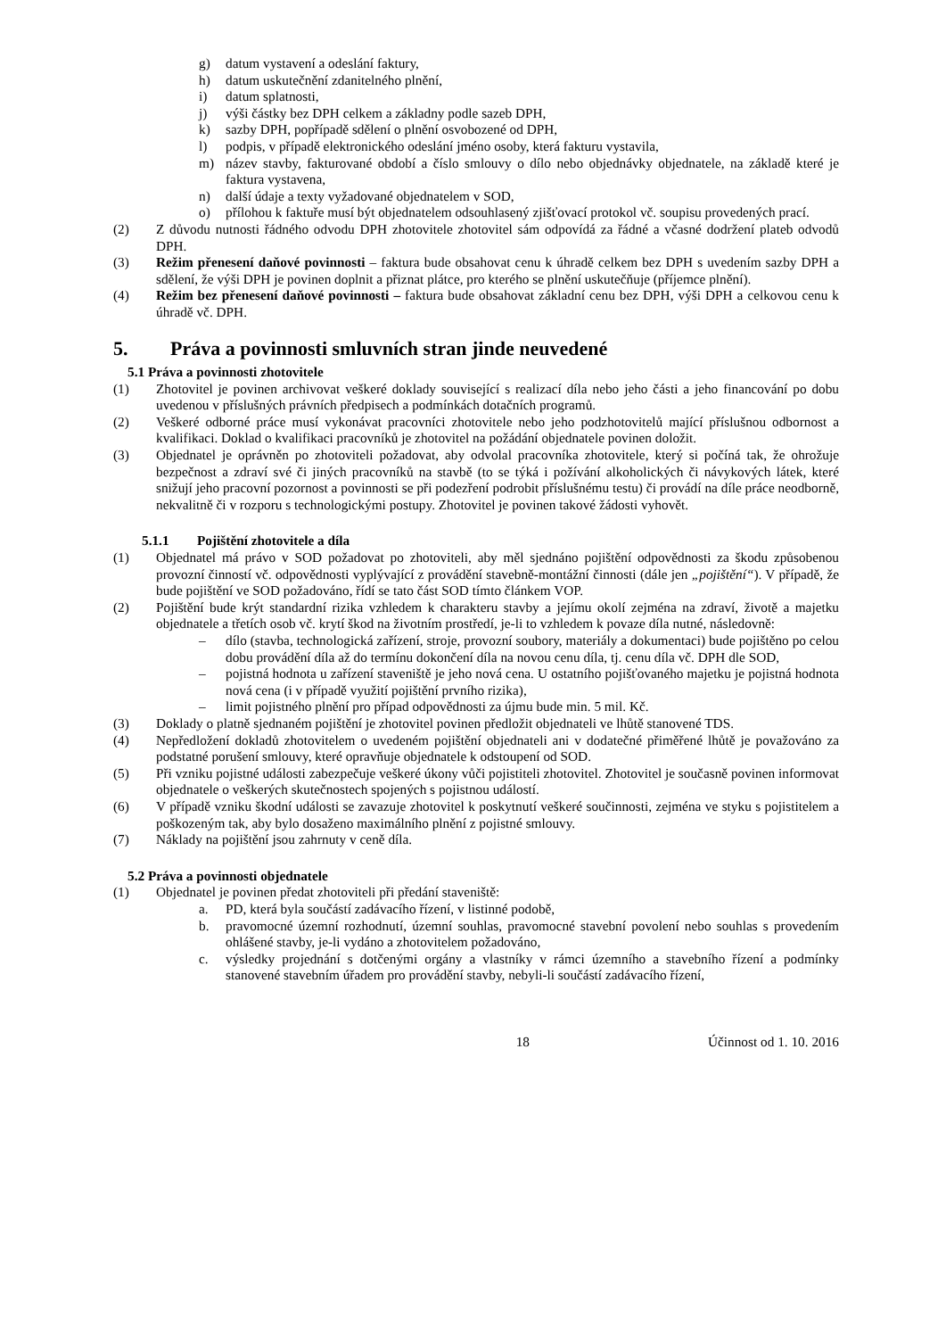g) datum vystavení a odeslání faktury,
h) datum uskutečnění zdanitelného plnění,
i) datum splatnosti,
j) výši částky bez DPH celkem a základny podle sazeb DPH,
k) sazby DPH, popřípadě sdělení o plnění osvobozené od DPH,
l) podpis, v případě elektronického odeslání jméno osoby, která fakturu vystavila,
m) název stavby, fakturované období a číslo smlouvy o dílo nebo objednávky objednatele, na základě které je faktura vystavena,
n) další údaje a texty vyžadované objednatelem v SOD,
o) přílohou k faktuře musí být objednatelem odsouhlasený zjišťovací protokol vč. soupisu provedených prací.
(2) Z důvodu nutnosti řádného odvodu DPH zhotovitele zhotovitel sám odpovídá za řádné a včasné dodržení plateb odvodů DPH.
(3) Režim přenesení daňové povinnosti – faktura bude obsahovat cenu k úhradě celkem bez DPH s uvedením sazby DPH a sdělení, že výši DPH je povinen doplnit a přiznat plátce, pro kterého se plnění uskutečňuje (příjemce plnění).
(4) Režim bez přenesení daňové povinnosti – faktura bude obsahovat základní cenu bez DPH, výši DPH a celkovou cenu k úhradě vč. DPH.
5. Práva a povinnosti smluvních stran jinde neuvedené
5.1 Práva a povinnosti zhotovitele
(1) Zhotovitel je povinen archivovat veškeré doklady související s realizací díla nebo jeho části a jeho financování po dobu uvedenou v příslušných právních předpisech a podmínkách dotačních programů.
(2) Veškeré odborné práce musí vykonávat pracovníci zhotovitele nebo jeho podzhotovitelů mající příslušnou odbornost a kvalifikaci. Doklad o kvalifikaci pracovníků je zhotovitel na požádání objednatele povinen doložit.
(3) Objednatel je oprávněn po zhotoviteli požadovat, aby odvolal pracovníka zhotovitele, který si počíná tak, že ohrožuje bezpečnost a zdraví své či jiných pracovníků na stavbě (to se týká i požívání alkoholických či návykových látek, které snižují jeho pracovní pozornost a povinnosti se při podezření podrobit příslušnému testu) či provádí na díle práce neodborně, nekvalitně či v rozporu s technologickými postupy. Zhotovitel je povinen takové žádosti vyhovět.
5.1.1 Pojištění zhotovitele a díla
(1) Objednatel má právo v SOD požadovat po zhotoviteli, aby měl sjednáno pojištění odpovědnosti za škodu způsobenou provozní činností vč. odpovědnosti vyplývající z provádění stavebně-montážní činnosti (dále jen „pojištění“). V případě, že bude pojištění ve SOD požadováno, řídí se tato část SOD tímto článkem VOP.
(2) Pojištění bude krýt standardní rizika vzhledem k charakteru stavby a jejímu okolí zejména na zdraví, životě a majetku objednatele a třetích osob vč. krytí škod na životním prostředí, je-li to vzhledem k povaze díla nutné, následovně:
– dílo (stavba, technologická zařízení, stroje, provozní soubory, materiály a dokumentaci) bude pojištěno po celou dobu provádění díla až do termínu dokončení díla na novou cenu díla, tj. cenu díla vč. DPH dle SOD,
– pojistná hodnota u zařízení staveniště je jeho nová cena. U ostatního pojišťovaného majetku je pojistná hodnota nová cena (i v případě využití pojištění prvního rizika),
– limit pojistného plnění pro případ odpovědnosti za újmu bude min. 5 mil. Kč.
(3) Doklady o platně sjednaném pojištění je zhotovitel povinen předložit objednateli ve lhůtě stanovené TDS.
(4) Nepředložení dokladů zhotovitelem o uvedeném pojištění objednateli ani v dodatečné přiměřené lhůtě je považováno za podstatné porušení smlouvy, které opravňuje objednatele k odstoupení od SOD.
(5) Při vzniku pojistné události zabezpečuje veškeré úkony vůči pojistiteli zhotovitel. Zhotovitel je současně povinen informovat objednatele o veškerých skutečnostech spojených s pojistnou událostí.
(6) V případě vzniku škodní události se zavazuje zhotovitel k poskytnutí veškeré součinnosti, zejména ve styku s pojistitelem a poškozeným tak, aby bylo dosaženo maximálního plnění z pojistné smlouvy.
(7) Náklady na pojištění jsou zahrnuty v ceně díla.
5.2 Práva a povinnosti objednatele
(1) Objednatel je povinen předat zhotoviteli při předání staveniště:
a. PD, která byla součástí zadávacího řízení, v listinné podobě,
b. pravomocné územní rozhodnutí, územní souhlas, pravomocné stavební povolení nebo souhlas s provedením ohlášené stavby, je-li vydáno a zhotovitelem požadováno,
c. výsledky projednání s dotčenými orgány a vlastníky v rámci územního a stavebního řízení a podmínky stanovené stavebním úřadem pro provádění stavby, nebyli-li součástí zadávacího řízení,
18 Účinnost od 1. 10. 2016